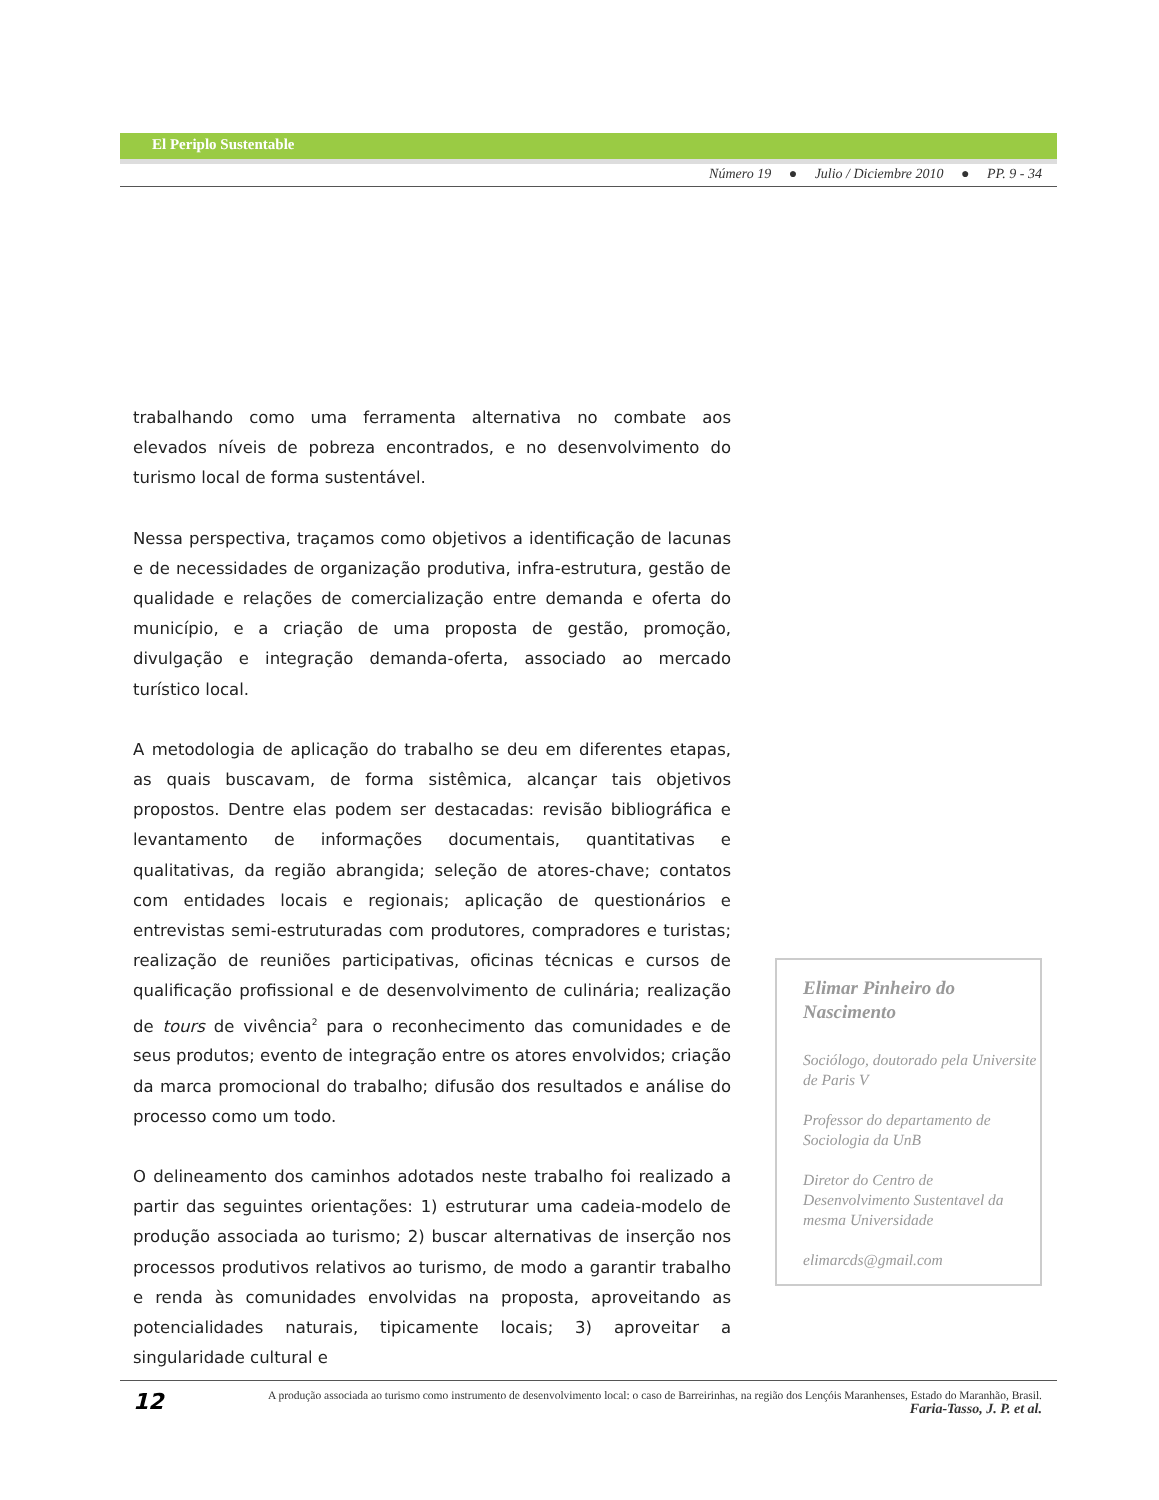El Periplo Sustentable
Número 19 ● Julio / Diciembre 2010 ● PP. 9 - 34
trabalhando como uma ferramenta alternativa no combate aos elevados níveis de pobreza encontrados, e no desenvolvimento do turismo local de forma sustentável.
Nessa perspectiva, traçamos como objetivos a identificação de lacunas e de necessidades de organização produtiva, infra-estrutura, gestão de qualidade e relações de comercialização entre demanda e oferta do município, e a criação de uma proposta de gestão, promoção, divulgação e integração demanda-oferta, associado ao mercado turístico local.
A metodologia de aplicação do trabalho se deu em diferentes etapas, as quais buscavam, de forma sistêmica, alcançar tais objetivos propostos. Dentre elas podem ser destacadas: revisão bibliográfica e levantamento de informações documentais, quantitativas e qualitativas, da região abrangida; seleção de atores-chave; contatos com entidades locais e regionais; aplicação de questionários e entrevistas semi-estruturadas com produtores, compradores e turistas; realização de reuniões participativas, oficinas técnicas e cursos de qualificação profissional e de desenvolvimento de culinária; realização de tours de vivência<sup>2</sup> para o reconhecimento das comunidades e de seus produtos; evento de integração entre os atores envolvidos; criação da marca promocional do trabalho; difusão dos resultados e análise do processo como um todo.
O delineamento dos caminhos adotados neste trabalho foi realizado a partir das seguintes orientações: 1) estruturar uma cadeia-modelo de produção associada ao turismo; 2) buscar alternativas de inserção nos processos produtivos relativos ao turismo, de modo a garantir trabalho e renda às comunidades envolvidas na proposta, aproveitando as potencialidades naturais, tipicamente locais; 3) aproveitar a singularidade cultural e
Elimar Pinheiro do Nascimento
Sociólogo, doutorado pela Universite de Paris V
Professor do departamento de Sociologia da UnB
Diretor do Centro de Desenvolvimento Sustentavel da mesma Universidade
elimarcds@gmail.com
12
A produção associada ao turismo como instrumento de desenvolvimento local: o caso de Barreirinhas, na região dos Lençóis Maranhenses, Estado do Maranhão, Brasil.
Faria-Tasso, J. P. et al.